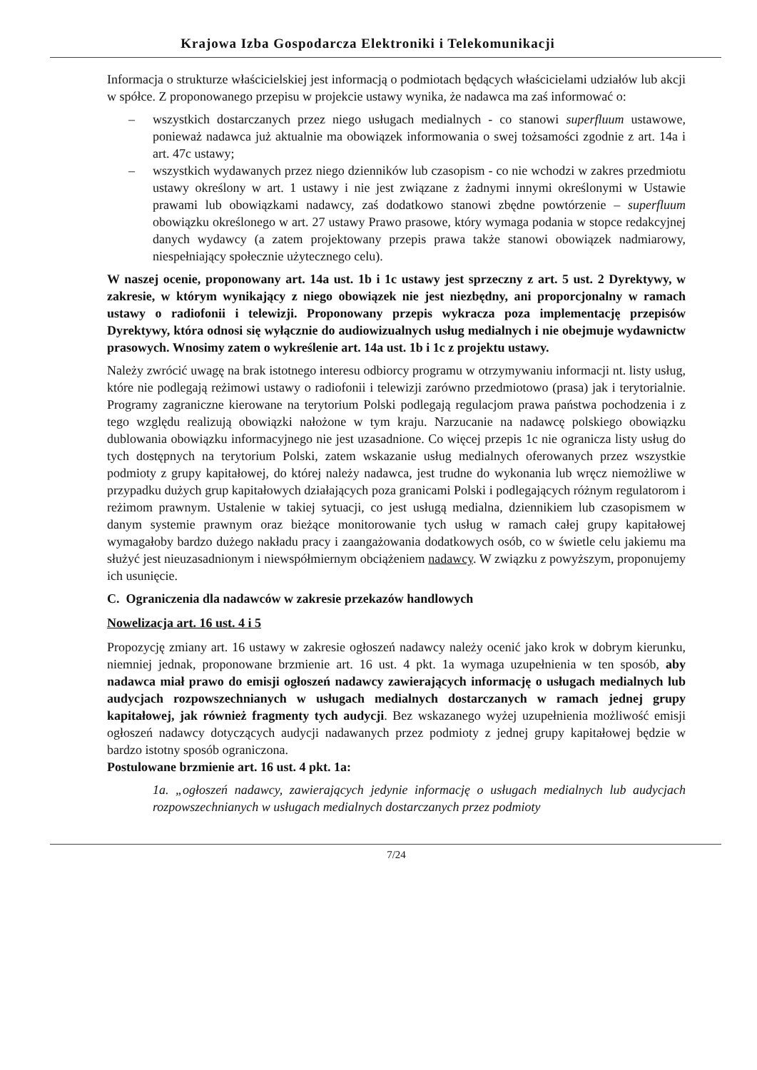Krajowa Izba Gospodarcza Elektroniki i Telekomunikacji
Informacja o strukturze właścicielskiej jest informacją o podmiotach będących właścicielami udziałów lub akcji w spółce. Z proponowanego przepisu w projekcie ustawy wynika, że nadawca ma zaś informować o:
– wszystkich dostarczanych przez niego usługach medialnych - co stanowi superfluum ustawowe, ponieważ nadawca już aktualnie ma obowiązek informowania o swej tożsamości zgodnie z art. 14a i art. 47c ustawy;
– wszystkich wydawanych przez niego dzienników lub czasopism - co nie wchodzi w zakres przedmiotu ustawy określony w art. 1 ustawy i nie jest związane z żadnymi innymi określonymi w Ustawie prawami lub obowiązkami nadawcy, zaś dodatkowo stanowi zbędne powtórzenie – superfluum obowiązku określonego w art. 27 ustawy Prawo prasowe, który wymaga podania w stopce redakcyjnej danych wydawcy (a zatem projektowany przepis prawa także stanowi obowiązek nadmiarowy, niespełniający społecznie użytecznego celu).
W naszej ocenie, proponowany art. 14a ust. 1b i 1c ustawy jest sprzeczny z art. 5 ust. 2 Dyrektywy, w zakresie, w którym wynikający z niego obowiązek nie jest niezbędny, ani proporcjonalny w ramach ustawy o radiofonii i telewizji. Proponowany przepis wykracza poza implementację przepisów Dyrektywy, która odnosi się wyłącznie do audiowizualnych usług medialnych i nie obejmuje wydawnictw prasowych. Wnosimy zatem o wykreślenie art. 14a ust. 1b i 1c z projektu ustawy.
Należy zwrócić uwagę na brak istotnego interesu odbiorcy programu w otrzymywaniu informacji nt. listy usług, które nie podlegają reżimowi ustawy o radiofonii i telewizji zarówno przedmiotowo (prasa) jak i terytorialnie. Programy zagraniczne kierowane na terytorium Polski podlegają regulacjom prawa państwa pochodzenia i z tego względu realizują obowiązki nałożone w tym kraju. Narzucanie na nadawcę polskiego obowiązku dublowania obowiązku informacyjnego nie jest uzasadnione. Co więcej przepis 1c nie ogranicza listy usług do tych dostępnych na terytorium Polski, zatem wskazanie usług medialnych oferowanych przez wszystkie podmioty z grupy kapitałowej, do której należy nadawca, jest trudne do wykonania lub wręcz niemożliwe w przypadku dużych grup kapitałowych działających poza granicami Polski i podlegających różnym regulatorom i reżimom prawnym. Ustalenie w takiej sytuacji, co jest usługą medialna, dziennikiem lub czasopismem w danym systemie prawnym oraz bieżące monitorowanie tych usług w ramach całej grupy kapitałowej wymagałoby bardzo dużego nakładu pracy i zaangażowania dodatkowych osób, co w świetle celu jakiemu ma służyć jest nieuzasadnionym i niewspółmiernym obciążeniem nadawcy. W związku z powyższym, proponujemy ich usunięcie.
C. Ograniczenia dla nadawców w zakresie przekazów handlowych
Nowelizacja art. 16 ust. 4 i 5
Propozycję zmiany art. 16 ustawy w zakresie ogłoszeń nadawcy należy ocenić jako krok w dobrym kierunku, niemniej jednak, proponowane brzmienie art. 16 ust. 4 pkt. 1a wymaga uzupełnienia w ten sposób, aby nadawca miał prawo do emisji ogłoszeń nadawcy zawierających informację o usługach medialnych lub audycjach rozpowszechnianych w usługach medialnych dostarczanych w ramach jednej grupy kapitałowej, jak również fragmenty tych audycji. Bez wskazanego wyżej uzupełnienia możliwość emisji ogłoszeń nadawcy dotyczących audycji nadawanych przez podmioty z jednej grupy kapitałowej będzie w bardzo istotny sposób ograniczona.
Postulowane brzmienie art. 16 ust. 4 pkt. 1a:
1a. „ogłoszeń nadawcy, zawierających jedynie informację o usługach medialnych lub audycjach rozpowszechnianych w usługach medialnych dostarczanych przez podmioty
7/24